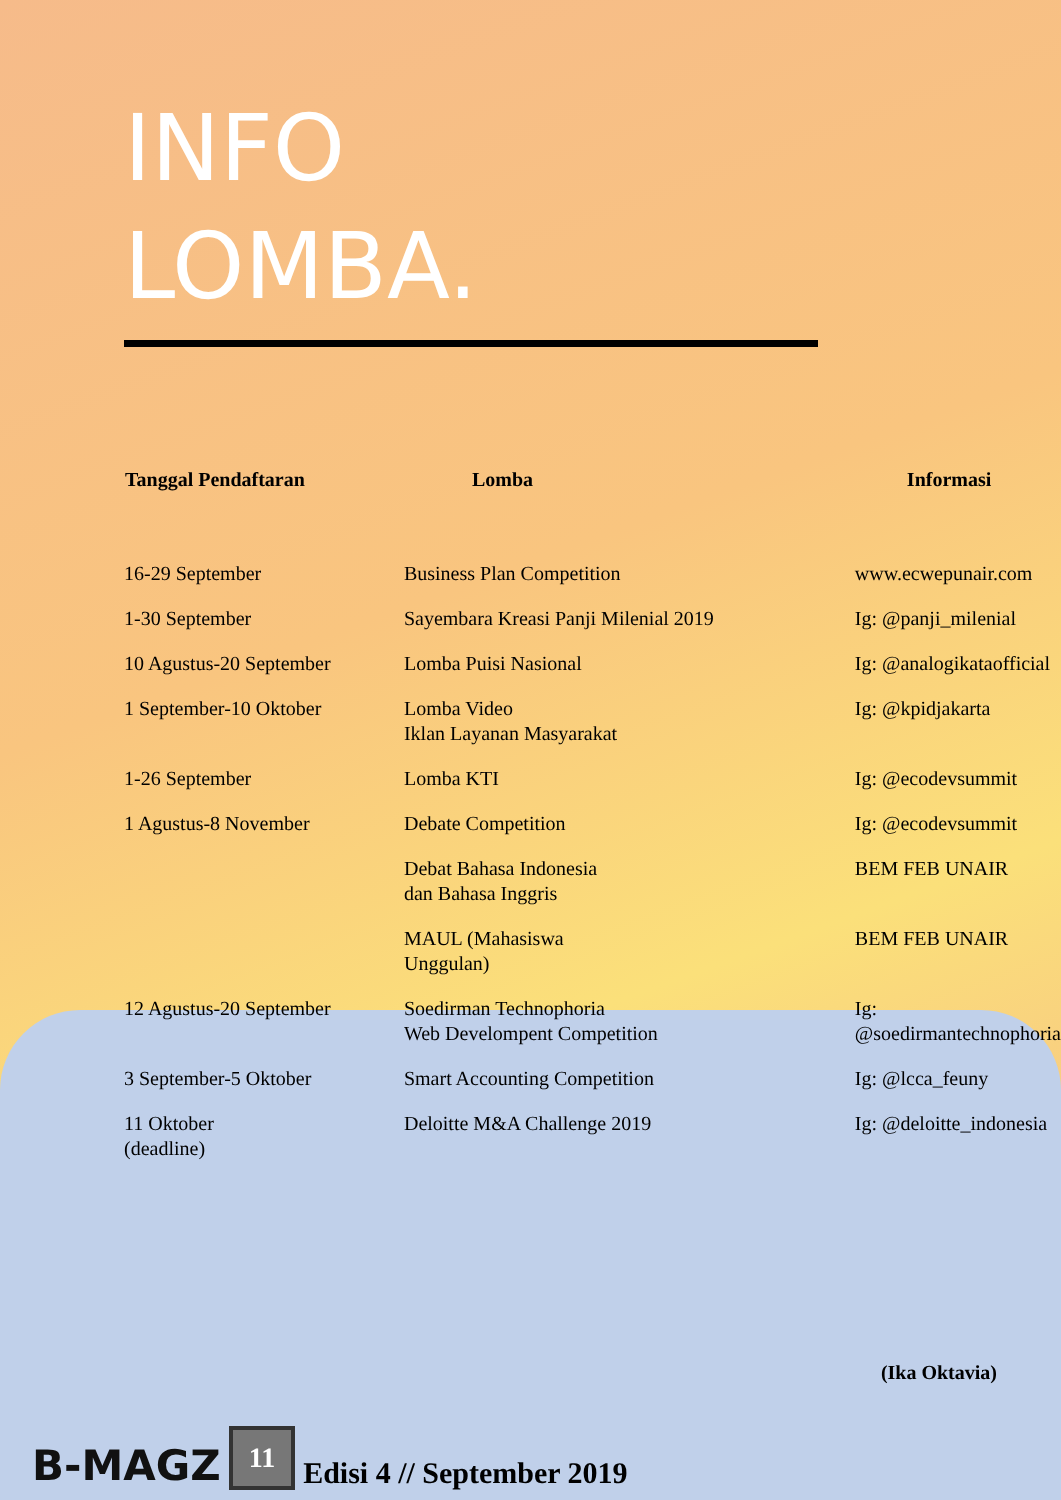INFO
LOMBA.
| Tanggal Pendaftaran | Lomba | Informasi |
| --- | --- | --- |
| 16-29 September | Business Plan Competition | www.ecwepunair.com |
| 1-30 September | Sayembara Kreasi Panji Milenial 2019 | Ig: @panji_milenial |
| 10 Agustus-20 September | Lomba Puisi Nasional | Ig: @analogikataofficial |
| 1 September-10 Oktober | Lomba Video Iklan Layanan Masyarakat | Ig: @kpidjakarta |
| 1-26 September | Lomba KTI | Ig: @ecodevsummit |
| 1 Agustus-8 November | Debate Competition | Ig: @ecodevsummit |
| | Debat Bahasa Indonesia dan Bahasa Inggris | BEM FEB UNAIR |
| | MAUL (Mahasiswa Unggulan) | BEM FEB UNAIR |
| 12 Agustus-20 September | Soedirman Technophoria Web Develompent Competition | Ig: @soedirmantechnophoria |
| 3 September-5 Oktober | Smart Accounting Competition | Ig: @lcca_feuny |
| 11 Oktober (deadline) | Deloitte M&A Challenge 2019 | Ig: @deloitte_indonesia |
(Ika Oktavia)
B-MAGZ 11 Edisi 4 // September 2019